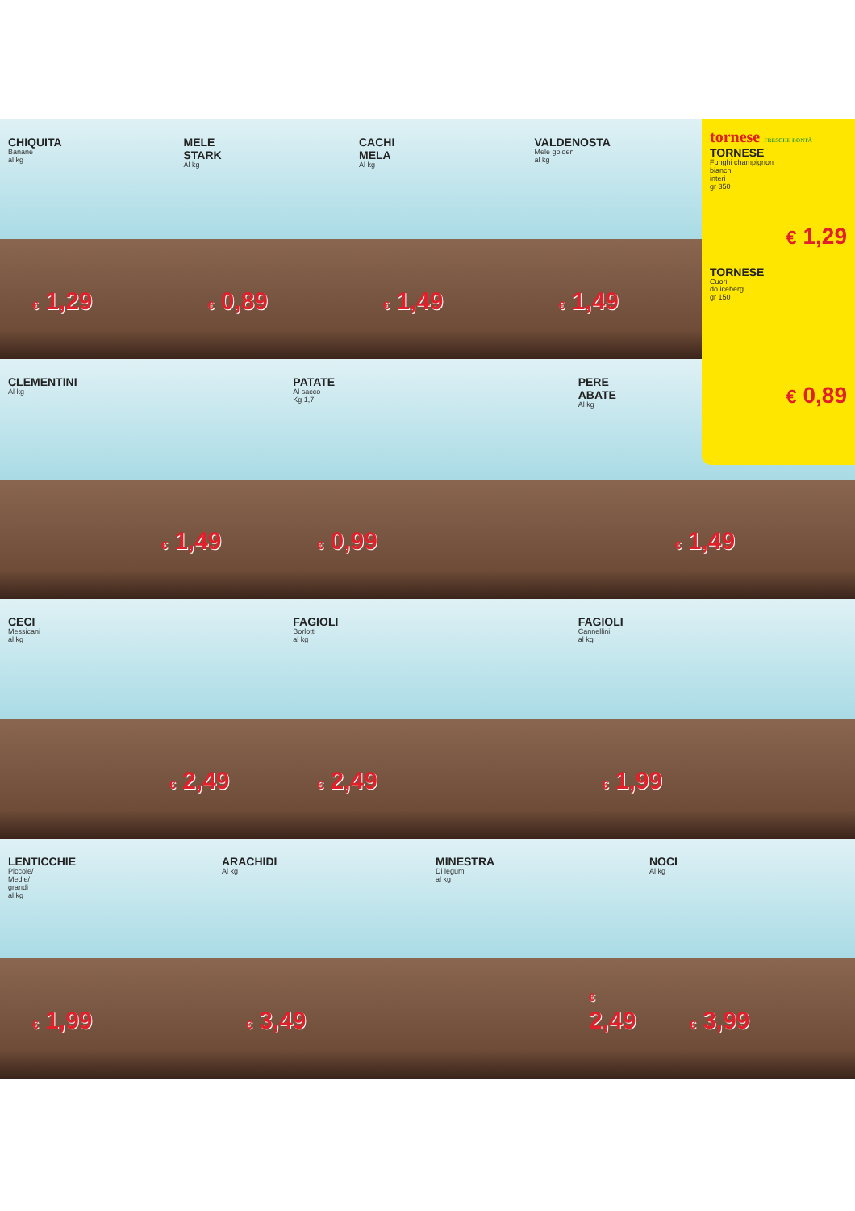tornese FRESCHE BONTÀ
TORNESE
Funghi champignon
bianchi
interi
gr 350
€ 1,29
TORNESE
Cuori
do iceberg
gr 150
€ 0,89
CHIQUITA
Banane
al kg
€ 1,29
MELE
STARK
Al kg
€ 0,89
CACHI
MELA
Al kg
€ 1,49
VALDENOSTA
Mele golden
al kg
€ 1,49
CLEMENTINI
Al kg
€ 1,49
PATATE
Al sacco
Kg 1,7
€ 0,99
PERE
ABATE
Al kg
€ 1,49
CECI
Messicani
al kg
€ 2,49
FAGIOLI
Borlotti
al kg
€ 2,49
FAGIOLI
Cannellini
al kg
€ 1,99
LENTICCHIE
Piccole/
Medie/
grandi
al kg
€ 1,99
ARACHIDI
Al kg
€ 3,49
MINESTRA
Di legumi
al kg
€ 2,49
NOCI
Al kg
€ 3,99